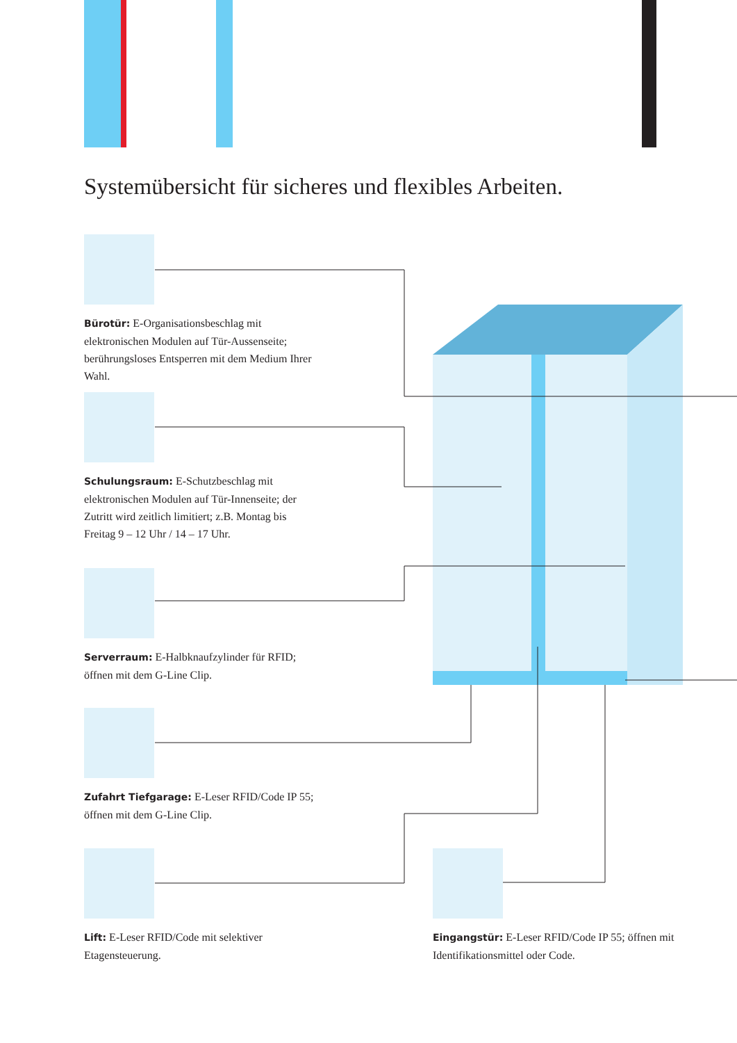Systemübersicht für sicheres und flexibles Arbeiten.
Bürotür: E-Organisationsbeschlag mit elektronischen Modulen auf Tür-Aussen­seite; berührungsloses Entsperren mit dem Medium Ihrer Wahl.
Schulungsraum: E-Schutzbeschlag mit elektronischen Modulen auf Tür-Innen­seite; der Zutritt wird zeitlich limitiert; z.B. Montag bis Freitag 9 – 12 Uhr / 14 – 17 Uhr.
Serverraum: E-Halbknaufzylinder für RFID; öffnen mit dem G-Line Clip.
Zufahrt Tiefgarage: E-Leser RFID/Code IP 55; öffnen mit dem G-Line Clip.
Lift: E-Leser RFID/Code mit selektiver Etagensteuerung.
Eingangstür: E-Leser RFID/Code IP 55; öffnen mit Identifikationsmittel oder Code.